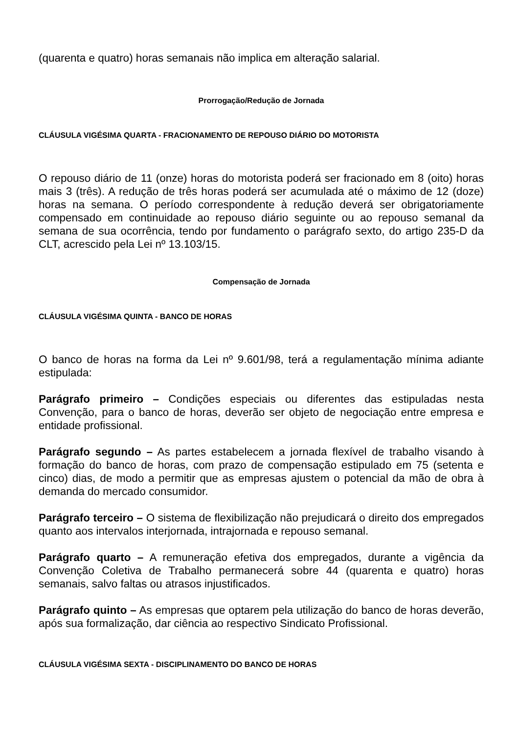(quarenta e quatro) horas semanais não implica em alteração salarial.
Prorrogação/Redução de Jornada
CLÁUSULA VIGÉSIMA QUARTA - FRACIONAMENTO DE REPOUSO DIÁRIO DO MOTORISTA
O repouso diário de 11 (onze) horas do motorista poderá ser fracionado em 8 (oito) horas mais 3 (três). A redução de três horas poderá ser acumulada até o máximo de 12 (doze) horas na semana. O período correspondente à redução deverá ser obrigatoriamente compensado em continuidade ao repouso diário seguinte ou ao repouso semanal da semana de sua ocorrência, tendo por fundamento o parágrafo sexto, do artigo 235-D da CLT, acrescido pela Lei nº 13.103/15.
Compensação de Jornada
CLÁUSULA VIGÉSIMA QUINTA - BANCO DE HORAS
O banco de horas na forma da Lei nº 9.601/98, terá a regulamentação mínima adiante estipulada:
Parágrafo primeiro – Condições especiais ou diferentes das estipuladas nesta Convenção, para o banco de horas, deverão ser objeto de negociação entre empresa e entidade profissional.
Parágrafo segundo – As partes estabelecem a jornada flexível de trabalho visando à formação do banco de horas, com prazo de compensação estipulado em 75 (setenta e cinco) dias, de modo a permitir que as empresas ajustem o potencial da mão de obra à demanda do mercado consumidor.
Parágrafo terceiro – O sistema de flexibilização não prejudicará o direito dos empregados quanto aos intervalos interjornada, intrajornada e repouso semanal.
Parágrafo quarto – A remuneração efetiva dos empregados, durante a vigência da Convenção Coletiva de Trabalho permanecerá sobre 44 (quarenta e quatro) horas semanais, salvo faltas ou atrasos injustificados.
Parágrafo quinto – As empresas que optarem pela utilização do banco de horas deverão, após sua formalização, dar ciência ao respectivo Sindicato Profissional.
CLÁUSULA VIGÉSIMA SEXTA - DISCIPLINAMENTO DO BANCO DE HORAS